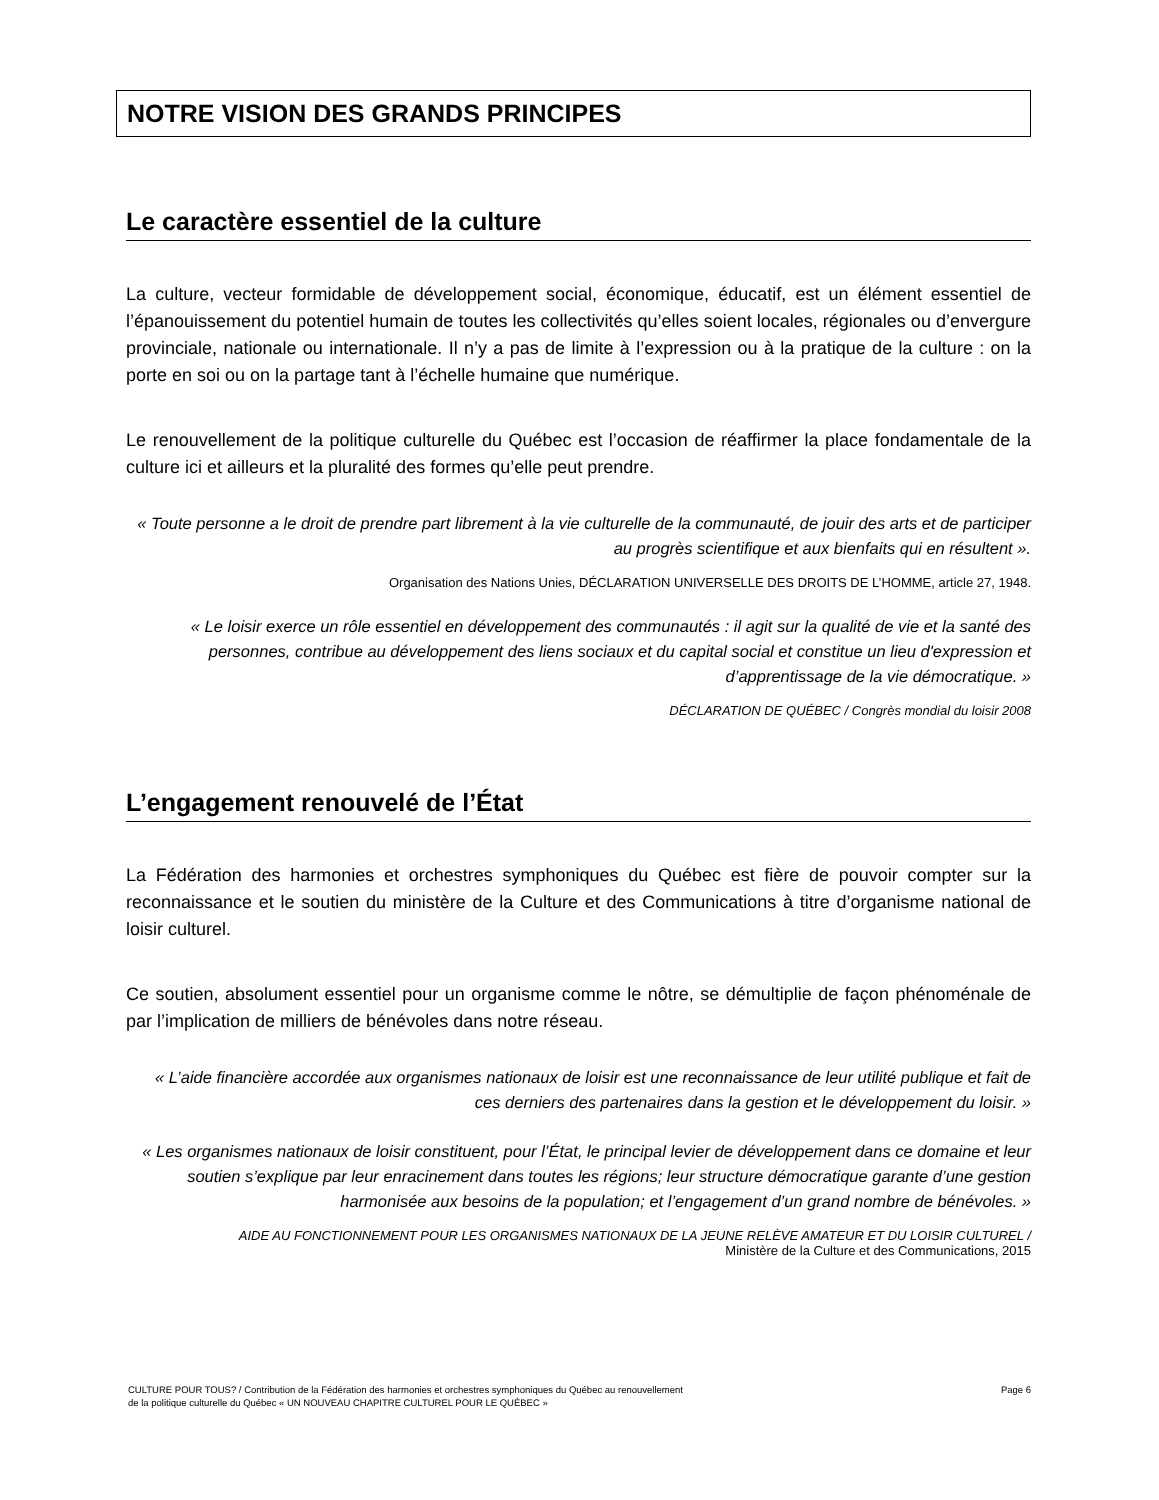NOTRE VISION DES GRANDS PRINCIPES
Le caractère essentiel de la culture
La culture, vecteur formidable de développement social, économique, éducatif, est un élément essentiel de l’épanouissement du potentiel humain de toutes les collectivités qu’elles soient locales, régionales ou d’envergure provinciale, nationale ou internationale. Il n’y a pas de limite à l’expression ou à la pratique de la culture : on la porte en soi ou on la partage tant à l’échelle humaine que numérique.
Le renouvellement de la politique culturelle du Québec est l’occasion de réaffirmer la place fondamentale de la culture ici et ailleurs et la pluralité des formes qu’elle peut prendre.
« Toute personne a le droit de prendre part librement à la vie culturelle de la communauté, de jouir des arts et de participer au progrès scientifique et aux bienfaits qui en résultent ».
Organisation des Nations Unies, DÉCLARATION UNIVERSELLE DES DROITS DE L’HOMME, article 27, 1948.
« Le loisir exerce un rôle essentiel en développement des communautés : il agit sur la qualité de vie et la santé des personnes, contribue au développement des liens sociaux et du capital social et constitue un lieu d'expression et d’apprentissage de la vie démocratique. »
DÉCLARATION DE QUÉBEC / Congrès mondial du loisir 2008
L’engagement renouvelé de l’État
La Fédération des harmonies et orchestres symphoniques du Québec est fière de pouvoir compter sur la reconnaissance et le soutien du ministère de la Culture et des Communications à titre d’organisme national de loisir culturel.
Ce soutien, absolument essentiel pour un organisme comme le nôtre, se démultiplie de façon phénoménale de par l’implication de milliers de bénévoles dans notre réseau.
« L’aide financière accordée aux organismes nationaux de loisir est une reconnaissance de leur utilité publique et fait de ces derniers des partenaires dans la gestion et le développement du loisir. »
« Les organismes nationaux de loisir constituent, pour l’État, le principal levier de développement dans ce domaine et leur soutien s’explique par leur enracinement dans toutes les régions; leur structure démocratique garante d’une gestion harmonisée aux besoins de la population; et l’engagement d’un grand nombre de bénévoles. »
AIDE AU FONCTIONNEMENT POUR LES ORGANISMES NATIONAUX DE LA JEUNE RELÈVE AMATEUR ET DU LOISIR CULTUREL /
Ministère de la Culture et des Communications, 2015
CULTURE POUR TOUS? / Contribution de la Fédération des harmonies et orchestres symphoniques du Québec au renouvellement
de la politique culturelle du Québec « UN NOUVEAU CHAPITRE CULTUREL POUR LE QUÉBEC »
Page 6